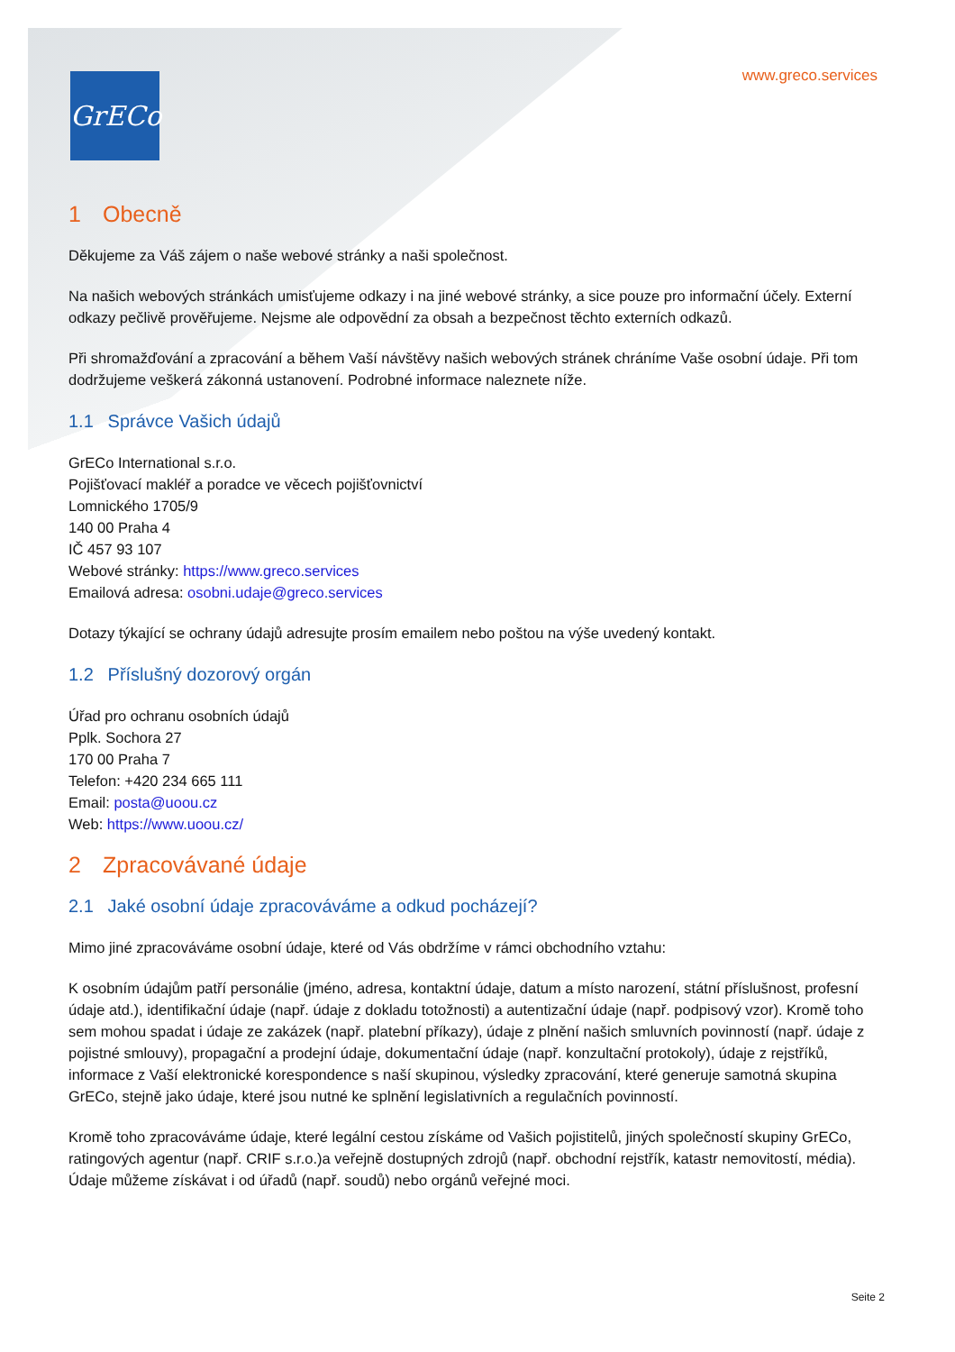GrECo www.greco.services
1 Obecně
Děkujeme za Váš zájem o naše webové stránky a naši společnost.
Na našich webových stránkách umisťujeme odkazy i na jiné webové stránky, a sice pouze pro informační účely. Externí odkazy pečlivě prověřujeme. Nejsme ale odpovědní za obsah a bezpečnost těchto externích odkazů.
Při shromažďování a zpracování a během Vaší návštěvy našich webových stránek chráníme Vaše osobní údaje. Při tom dodržujeme veškerá zákonná ustanovení. Podrobné informace naleznete níže.
1.1 Správce Vašich údajů
GrECo International s.r.o.
Pojišťovací makléř a poradce ve věcech pojišťovnictví
Lomnického 1705/9
140 00 Praha 4
IČ 457 93 107
Webové stránky: https://www.greco.services
Emailová adresa: osobni.udaje@greco.services
Dotazy týkající se ochrany údajů adresujte prosím emailem nebo poštou na výše uvedený kontakt.
1.2 Příslušný dozorový orgán
Úřad pro ochranu osobních údajů
Pplk. Sochora 27
170 00 Praha 7
Telefon: +420 234 665 111
Email: posta@uoou.cz
Web: https://www.uoou.cz/
2 Zpracovávané údaje
2.1 Jaké osobní údaje zpracováváme a odkud pocházejí?
Mimo jiné zpracováváme osobní údaje, které od Vás obdržíme v rámci obchodního vztahu:
K osobním údajům patří personálie (jméno, adresa, kontaktní údaje, datum a místo narození, státní příslušnost, profesní údaje atd.), identifikační údaje (např. údaje z dokladu totožnosti) a autentizační údaje (např. podpisový vzor). Kromě toho sem mohou spadat i údaje ze zakázek (např. platební příkazy), údaje z plnění našich smluvních povinností (např. údaje z pojistné smlouvy), propagační a prodejní údaje, dokumentační údaje (např. konzultační protokoly), údaje z rejstříků, informace z Vaší elektronické korespondence s naší skupinou, výsledky zpracování, které generuje samotná skupina GrECo, stejně jako údaje, které jsou nutné ke splnění legislativních a regulačních povinností.
Kromě toho zpracováváme údaje, které legální cestou získáme od Vašich pojistitelů, jiných společností skupiny GrECo, ratingových agentur (např. CRIF s.r.o.)a veřejně dostupných zdrojů (např. obchodní rejstřík, katastr nemovitostí, média). Údaje můžeme získávat i od úřadů (např. soudů) nebo orgánů veřejné moci.
Seite 2